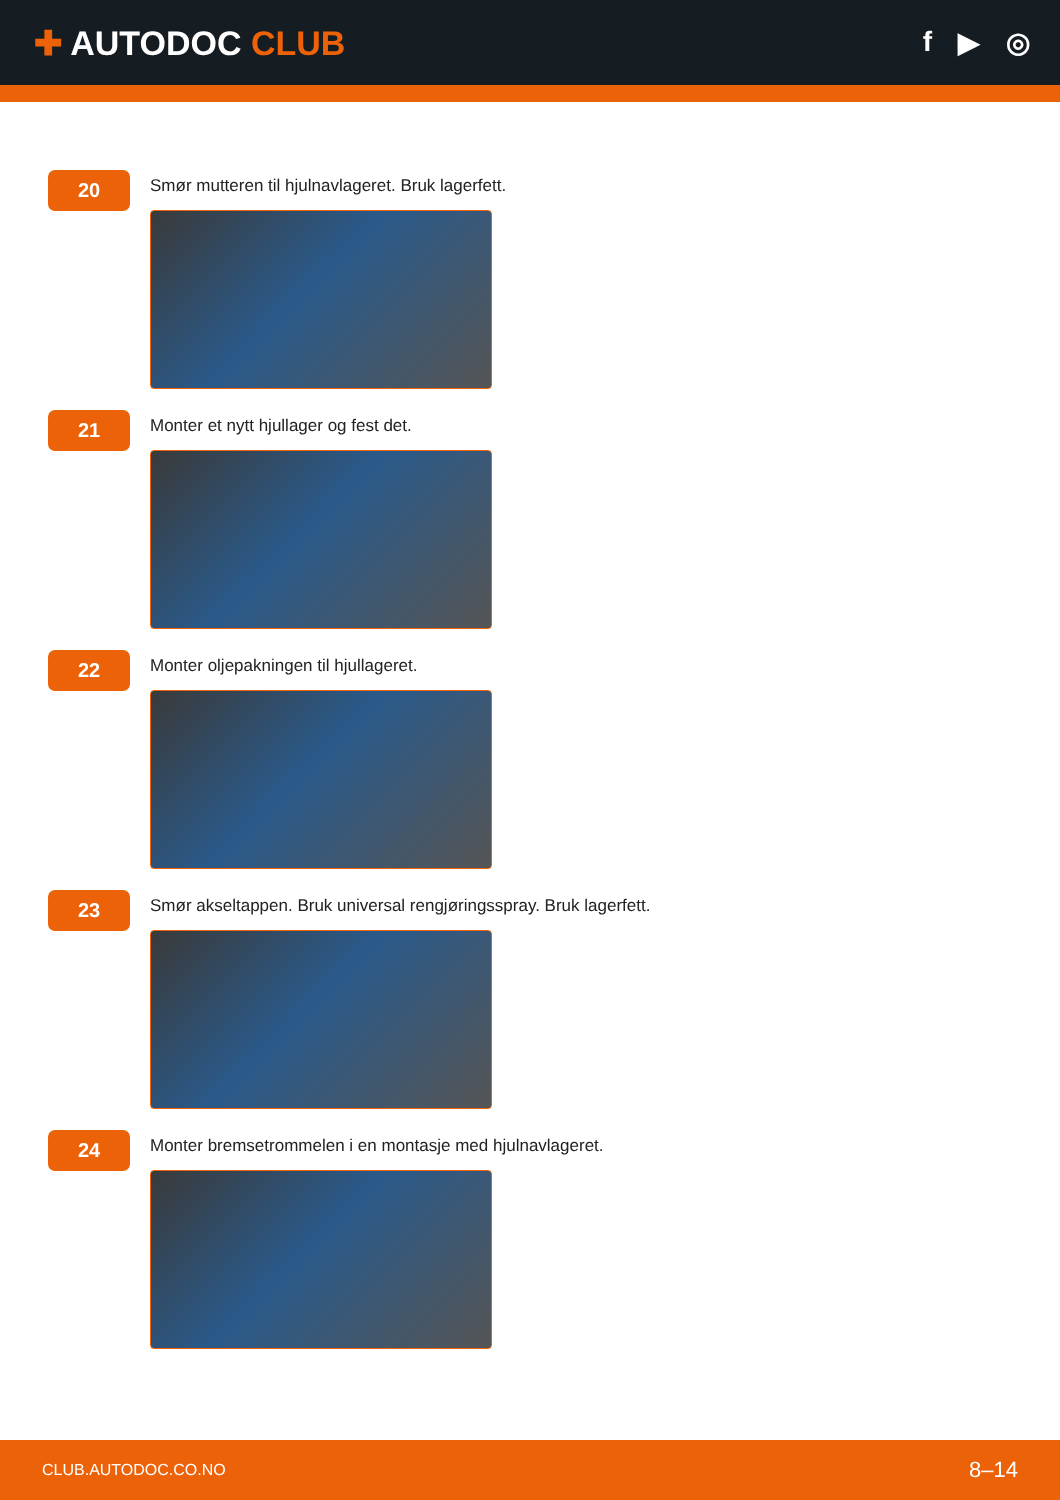✚ AUTODOC CLUB
f ▶ ◎
20
Smør mutteren til hjulnavlageret. Bruk lagerfett.
21
Monter et nytt hjullager og fest det.
22
Monter oljepakningen til hjullageret.
23
Smør akseltappen. Bruk universal rengjøringsspray. Bruk lagerfett.
24
Monter bremsetrommelen i en montasje med hjulnavlageret.
CLUB.AUTODOC.CO.NO 8–14